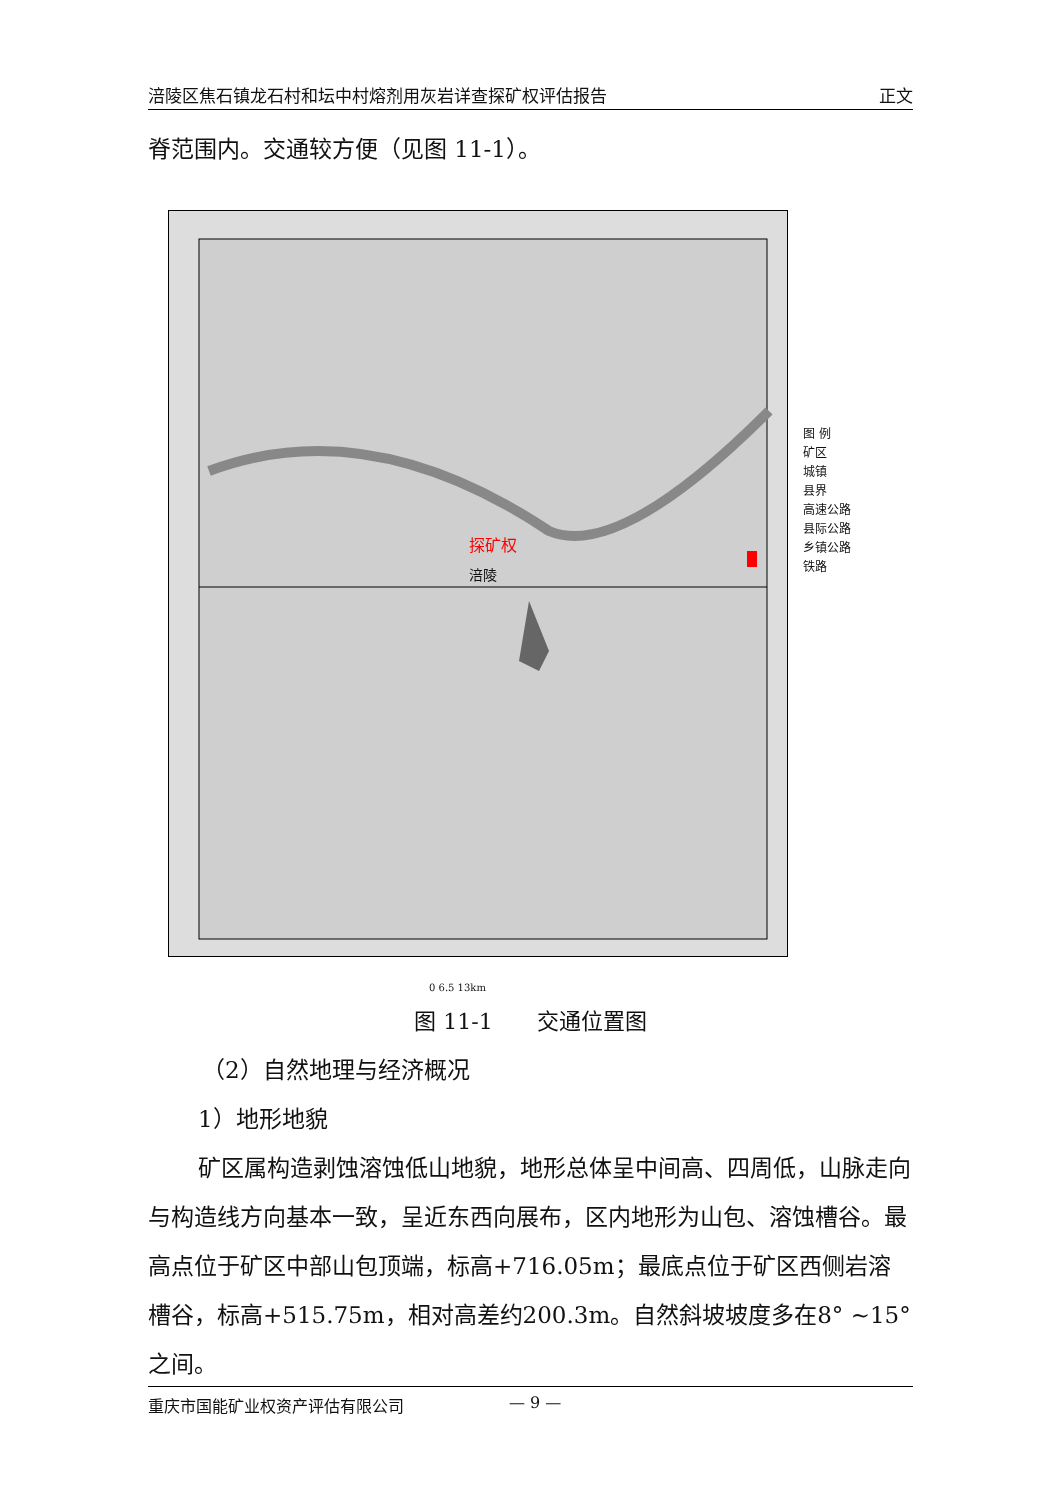涪陵区焦石镇龙石村和坛中村熔剂用灰岩详查探矿权评估报告 正文
脊范围内。交通较方便（见图 11-1）。
探矿权
涪陵
0 6.5 13km
图 例
矿区
城镇
县界
高速公路
县际公路
乡镇公路
铁路
图 11-1　　交通位置图
（2）自然地理与经济概况
1）地形地貌
矿区属构造剥蚀溶蚀低山地貌，地形总体呈中间高、四周低，山脉走向与构造线方向基本一致，呈近东西向展布，区内地形为山包、溶蚀槽谷。最高点位于矿区中部山包顶端，标高+716.05m；最底点位于矿区西侧岩溶槽谷，标高+515.75m，相对高差约200.3m。自然斜坡坡度多在8° ~15° 之间。
重庆市国能矿业权资产评估有限公司 — 9 —